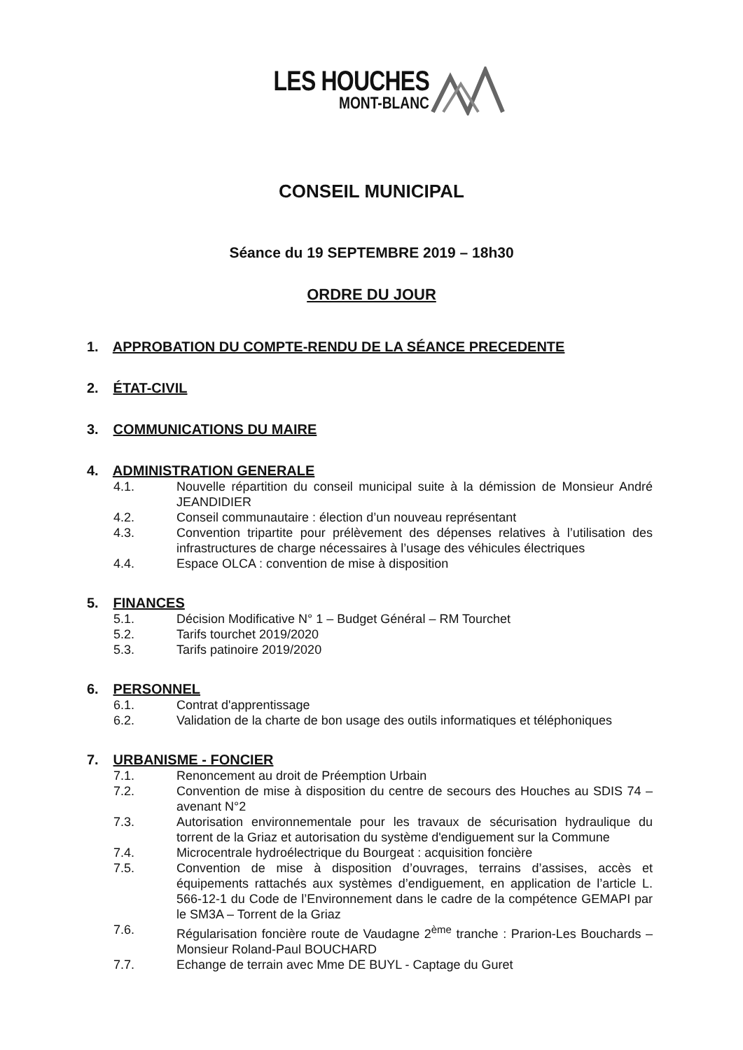LES HOUCHES
MONT-BLANC
CONSEIL MUNICIPAL
Séance du 19 SEPTEMBRE 2019 – 18h30
ORDRE DU JOUR
1. APPROBATION DU COMPTE-RENDU DE LA SÉANCE PRECEDENTE
2. ÉTAT-CIVIL
3. COMMUNICATIONS DU MAIRE
4. ADMINISTRATION GENERALE
4.1. Nouvelle répartition du conseil municipal suite à la démission de Monsieur André JEANDIDIER
4.2. Conseil communautaire : élection d’un nouveau représentant
4.3. Convention tripartite pour prélèvement des dépenses relatives à l’utilisation des infrastructures de charge nécessaires à l’usage des véhicules électriques
4.4. Espace OLCA : convention de mise à disposition
5. FINANCES
5.1. Décision Modificative N° 1 – Budget Général – RM Tourchet
5.2. Tarifs tourchet 2019/2020
5.3. Tarifs patinoire 2019/2020
6. PERSONNEL
6.1. Contrat d'apprentissage
6.2. Validation de la charte de bon usage des outils informatiques et téléphoniques
7. URBANISME - FONCIER
7.1. Renoncement au droit de Préemption Urbain
7.2. Convention de mise à disposition du centre de secours des Houches au SDIS 74 – avenant N°2
7.3. Autorisation environnementale pour les travaux de sécurisation hydraulique du torrent de la Griaz et autorisation du système d'endiguement sur la Commune
7.4. Microcentrale hydroélectrique du Bourgeat : acquisition foncière
7.5. Convention de mise à disposition d’ouvrages, terrains d’assises, accès et équipements rattachés aux systèmes d’endiguement, en application de l’article L. 566-12-1 du Code de l’Environnement dans le cadre de la compétence GEMAPI par le SM3A – Torrent de la Griaz
7.6. Régularisation foncière route de Vaudagne 2<sup>ème</sup> tranche : Prarion-Les Bouchards – Monsieur Roland-Paul BOUCHARD
7.7. Echange de terrain avec Mme DE BUYL - Captage du Guret